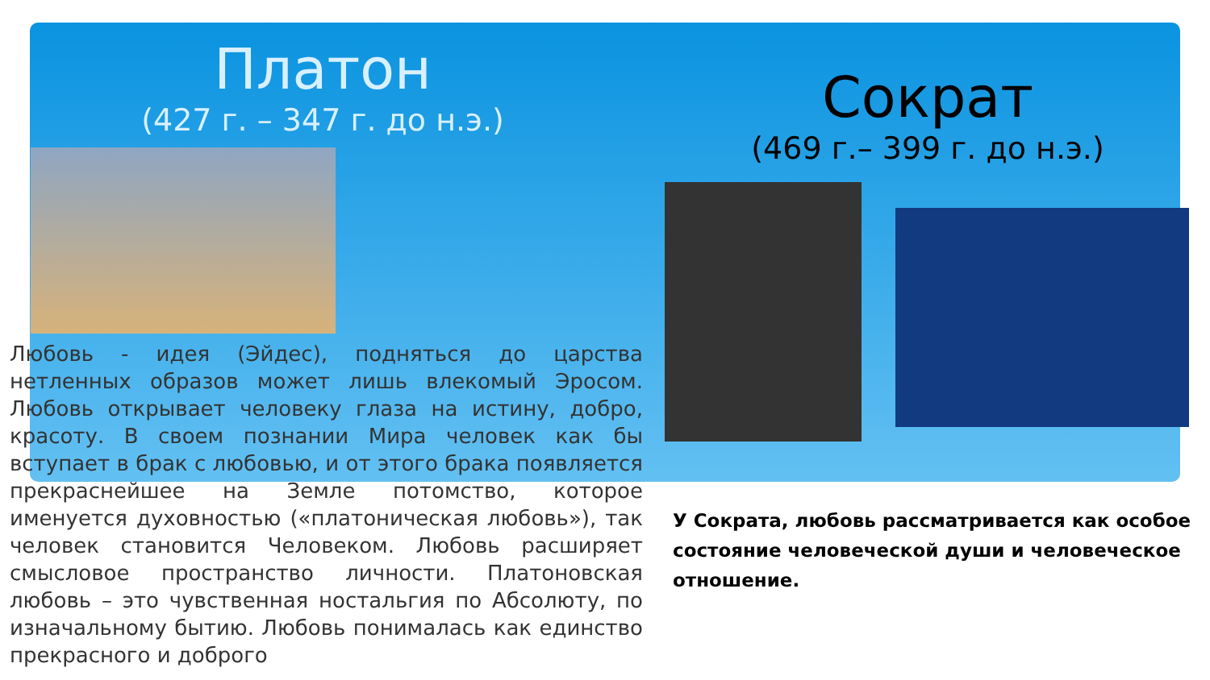Платон
(427 г. – 347 г. до н.э.)
Любовь - идея (Эйдес), подняться до царства нетленных образов может лишь влекомый Эросом. Любовь открывает человеку глаза на истину, добро, красоту. В своем познании Мира человек как бы вступает в брак с любовью, и от этого брака появляется прекраснейшее на Земле потомство, которое именуется духовностью («платоническая любовь»), так человек становится Человеком. Любовь расширяет смысловое пространство личности. Платоновская любовь – это чувственная ностальгия по Абсолюту, по изначальному бытию. Любовь понималась как единство прекрасного и доброго
Сократ
(469 г.– 399 г. до н.э.)
У Сократа, любовь рассматривается как особое состояние человеческой души и человеческое отношение.